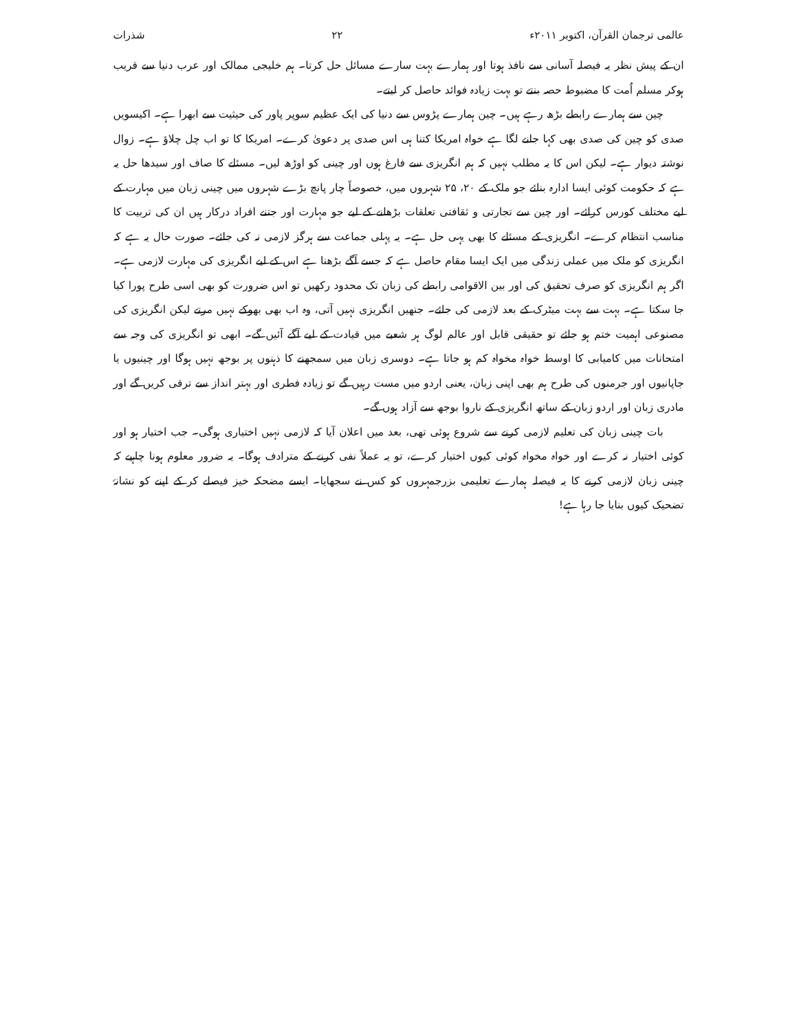عالمی ترجمان القرآن، اکتوبر ۲۰۱۱ء ۲۲ شذرات
ان کے پیش نظر یہ فیصلہ آسانی سے نافذ ہوتا اور ہمارے بہت سارے مسائل حل کرتا۔ ہم خلیجی ممالک اور عرب دنیا سے قریب ہوکر مسلم اُمت کا مضبوط حصہ بنتے تو بہت زیادہ فوائد حاصل کر لیتے۔
چین سے ہمارے رابطے بڑھ رہے ہیں۔ چین ہمارے پڑوس سے دنیا کی ایک عظیم سوپر پاور کی حیثیت سے ابھرا ہے۔ اکیسویں صدی کو چین کی صدی بھی کہا جانے لگا ہے خواہ امریکا کتنا ہی اس صدی پر دعویٰ کرے۔ امریکا کا تو اب چل چلاؤ ہے۔ زوال نوشتہ دیوار ہے۔ لیکن اس کا یہ مطلب نہیں کہ ہم انگریزی سے فارغ ہوں اور چینی کو اوڑھ لیں۔ مسئلے کا صاف اور سیدھا حل یہ ہے کہ حکومت کوئی ایسا ادارہ بنائے جو ملک کے ۲۰، ۲۵ شہروں میں، خصوصاً چار پانچ بڑے شہروں میں چینی زبان میں مہارت کے لیے مختلف کورس کرائے۔ اور چین سے تجارتی و ثقافتی تعلقات بڑھانے کے لیے جو مہارت اور جتنے افراد درکار ہیں ان کی تربیت کا مناسب انتظام کرے۔ انگریزی کے مسئلے کا بھی یہی حل ہے۔ یہ پہلی جماعت سے ہرگز لازمی نہ کی جائے۔ صورت حال یہ ہے کہ انگریزی کو ملک میں عملی زندگی میں ایک ایسا مقام حاصل ہے کہ جسے آگے بڑھنا ہے اس کے لیے انگریزی کی مہارت لازمی ہے۔ اگر ہم انگریزی کو صرف تحقیق کی اور بین الاقوامی رابطے کی زبان تک محدود رکھیں تو اس ضرورت کو بھی اسی طرح پورا کیا جا سکتا ہے۔ بہت سے بہت میٹرک کے بعد لازمی کی جائے۔ جنھیں انگریزی نہیں آتی، وہ اب بھی بھوکے نہیں مرتے لیکن انگریزی کی مصنوعی اہمیت ختم ہو جائے تو حقیقی قابل اور عالم لوگ ہر شعبے میں قیادت کے لیے آگے آئیں گے۔ ابھی تو انگریزی کی وجہ سے امتحانات میں کامیابی کا اوسط خواہ مخواہ کم ہو جاتا ہے۔ دوسری زبان میں سمجھنے کا ذہنوں پر بوجھ نہیں ہوگا اور چینیوں یا جاپانیوں اور جرمنوں کی طرح ہم بھی اپنی زبان، یعنی اردو میں مست رہیں گے تو زیادہ فطری اور بہتر انداز سے ترقی کریں گے اور مادری زبان اور اردو زبان کے ساتھ انگریزی کے ناروا بوجھ سے آزاد ہوں گے۔
بات چینی زبان کی تعلیم لازمی کرنے سے شروع ہوئی تھی، بعد میں اعلان آیا کہ لازمی نہیں اختیاری ہوگی۔ جب اختیار ہو اور کوئی اختیار نہ کرے اور خواہ مخواہ کوئی کیوں اختیار کرے، تو یہ عملاً نفی کرنے کے مترادف ہوگا۔ یہ ضرور معلوم ہونا چاہیے کہ چینی زبان لازمی کرنے کا یہ فیصلہ ہمارے تعلیمی بزرجمہروں کو کس نے سجھایا۔ ایسے مضحکہ خیز فیصلے کر کے اپنے کو نشانۂ تضحیک کیوں بنایا جا رہا ہے!